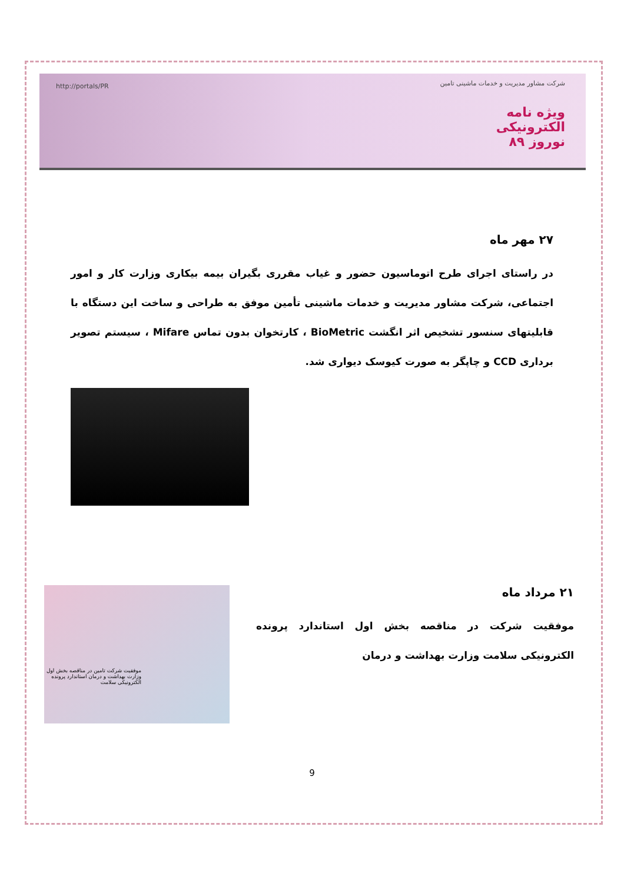شرکت مشاور مدیریت و خدمات ماشینی تامین
ویژه نامه
الکترونیکی
نوروز ۸۹
http://portals/PR
۲۷ مهر ماه
در راستای اجرای طرح اتوماسیون حضور و غیاب مقرری بگیران بیمه بیکاری وزارت کار و امور اجتماعی، شرکت مشاور مدیریت و خدمات ماشینی تأمین موفق به طراحی و ساخت این دستگاه با قابلیتهای سنسور تشخیص اثر انگشت BioMetric ، کارتخوان بدون تماس Mifare ، سیستم تصویر برداری CCD و چاپگر به صورت کیوسک دیواری شد.
۲۱ مرداد ماه
موفقیت شرکت در مناقصه بخش اول استاندارد پرونده الکترونیکی سلامت وزارت بهداشت و درمان
موفقیت شرکت تامین در مناقصه بخش اول وزارت بهداشت و درمان استاندارد پرونده الکترونیکی سلامت
9